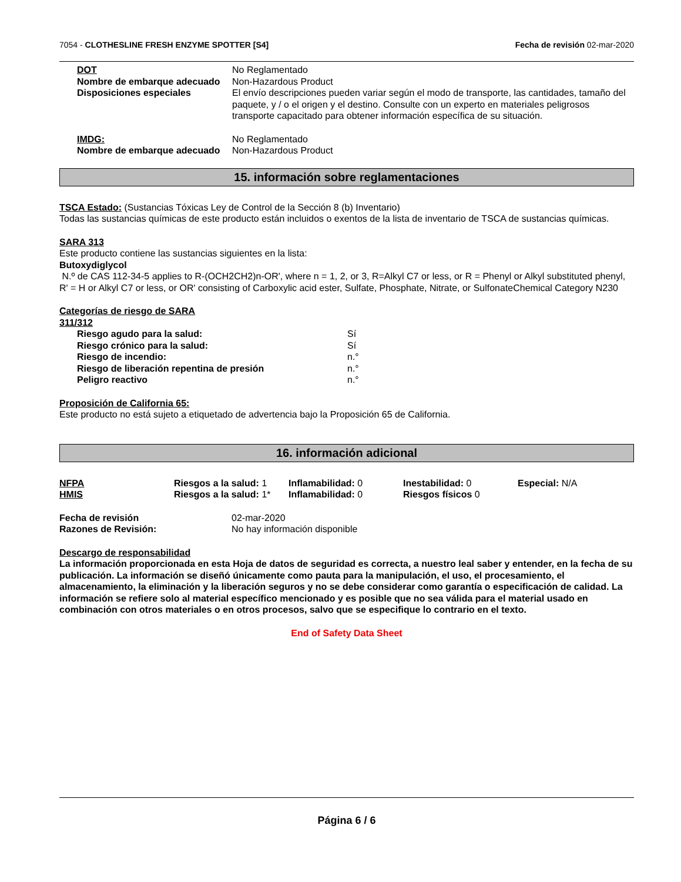7054 - CLOTHESLINE FRESH ENZYME SPOTTER [S4]
Fecha de revisión 02-mar-2020
| DOT | No Reglamentado |
| Nombre de embarque adecuado | Non-Hazardous Product |
| Disposiciones especiales | El envío descripciones pueden variar según el modo de transporte, las cantidades, tamaño del paquete, y / o el origen y el destino. Consulte con un experto en materiales peligrosos transporte capacitado para obtener información específica de su situación. |
| IMDG: | No Reglamentado |
| Nombre de embarque adecuado | Non-Hazardous Product |
15. información sobre reglamentaciones
TSCA Estado: (Sustancias Tóxicas Ley de Control de la Sección 8 (b) Inventario)
Todas las sustancias químicas de este producto están incluidos o exentos de la lista de inventario de TSCA de sustancias químicas.
SARA 313
Este producto contiene las sustancias siguientes en la lista:
Butoxydiglycol
N.º de CAS 112-34-5 applies to R-(OCH2CH2)n-OR', where n = 1, 2, or 3, R=Alkyl C7 or less, or R = Phenyl or Alkyl substituted phenyl, R' = H or Alkyl C7 or less, or OR' consisting of Carboxylic acid ester, Sulfate, Phosphate, Nitrate, or SulfonateChemical Category N230
Categorías de riesgo de SARA
311/312
| Riesgo agudo para la salud: | Sí |
| Riesgo crónico para la salud: | Sí |
| Riesgo de incendio: | n.° |
| Riesgo de liberación repentina de presión | n.° |
| Peligro reactivo | n.° |
Proposición de California 65:
Este producto no está sujeto a etiquetado de advertencia bajo la Proposición 65 de California.
16. información adicional
| NFPA | Riesgos a la salud: 1 | Inflamabilidad: 0 | Inestabilidad: 0 | Especial: N/A |
| HMIS | Riesgos a la salud: 1* | Inflamabilidad: 0 | Riesgos físicos 0 | |
| Fecha de revisión | 02-mar-2020 |
| Razones de Revisión: | No hay información disponible |
Descargo de responsabilidad
La información proporcionada en esta Hoja de datos de seguridad es correcta, a nuestro leal saber y entender, en la fecha de su publicación. La información se diseñó únicamente como pauta para la manipulación, el uso, el procesamiento, el almacenamiento, la eliminación y la liberación seguros y no se debe considerar como garantía o especificación de calidad. La información se refiere solo al material específico mencionado y es posible que no sea válida para el material usado en combinación con otros materiales o en otros procesos, salvo que se especifique lo contrario en el texto.
End of Safety Data Sheet
Página 6 / 6